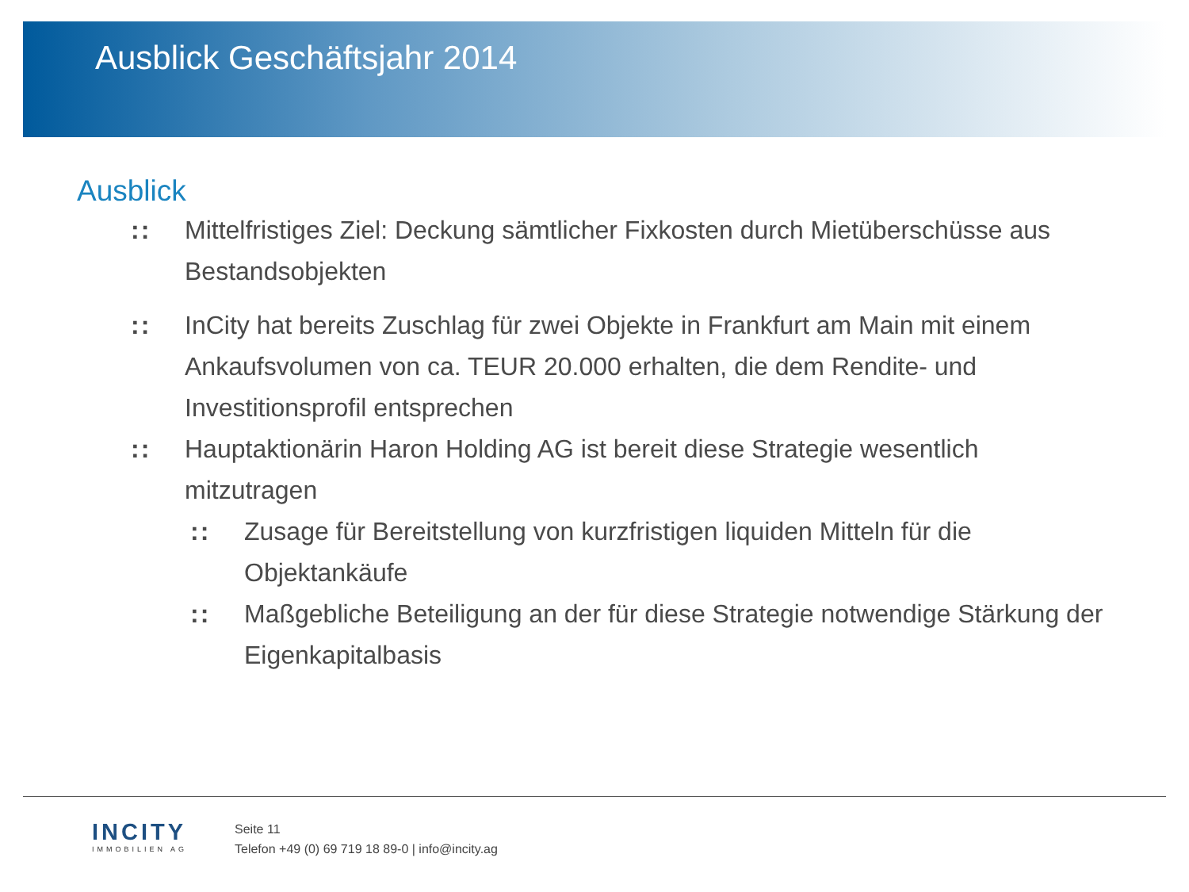Ausblick Geschäftsjahr 2014
Ausblick
:: Mittelfristiges Ziel: Deckung sämtlicher Fixkosten durch Mietüberschüsse aus Bestandsobjekten
:: InCity hat bereits Zuschlag für zwei Objekte in Frankfurt am Main mit einem Ankaufsvolumen von ca. TEUR 20.000 erhalten, die dem Rendite- und Investitionsprofil entsprechen
:: Hauptaktionärin Haron Holding AG ist bereit diese Strategie wesentlich mitzutragen
:: Zusage für Bereitstellung von kurzfristigen liquiden Mitteln für die Objektankäufe
:: Maßgebliche Beteiligung an der für diese Strategie notwendige Stärkung der Eigenkapitalbasis
INCITY
IMMOBILIEN AG
Seite 11
Telefon +49 (0) 69 719 18 89-0 | info@incity.ag